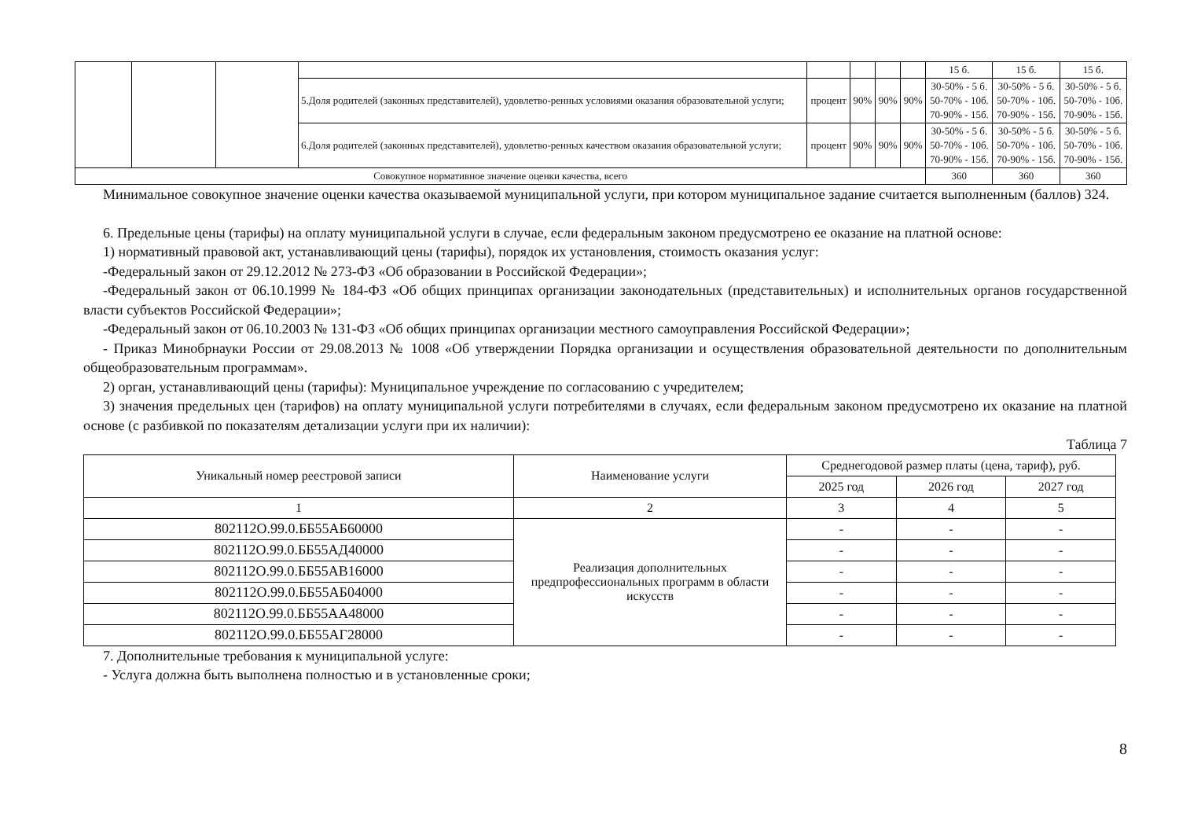| | | | | | | | | 15 б. | 15 б. | 15 б. |
| | | | 5.Доля родителей (законных представителей), удовлетво-ренных условиями оказания образовательной услуги; | процент | 90% | 90% | 90% | 30-50% - 5 б. 50-70% - 10б. 70-90% - 15б. | 30-50% - 5 б. 50-70% - 10б. 70-90% - 15б. | 30-50% - 5 б. 50-70% - 10б. 70-90% - 15б. |
| | | | 6.Доля родителей (законных представителей), удовлетво-ренных качеством оказания образовательной услуги; | процент | 90% | 90% | 90% | 30-50% - 5 б. 50-70% - 10б. 70-90% - 15б. | 30-50% - 5 б. 50-70% - 10б. 70-90% - 15б. | 30-50% - 5 б. 50-70% - 10б. 70-90% - 15б. |
| Совокупное нормативное значение оценки качества, всего | | | | | | | | 360 | 360 | 360 |
Минимальное совокупное значение оценки качества оказываемой муниципальной услуги, при котором муниципальное задание считается выполненным (баллов) 324.
6. Предельные цены (тарифы) на оплату муниципальной услуги в случае, если федеральным законом предусмотрено ее оказание на платной основе:
1) нормативный правовой акт, устанавливающий цены (тарифы), порядок их установления, стоимость оказания услуг:
-Федеральный закон от 29.12.2012 № 273-ФЗ «Об образовании в Российской Федерации»;
-Федеральный закон от 06.10.1999 № 184-ФЗ «Об общих принципах организации законодательных (представительных) и исполнительных органов государственной власти субъектов Российской Федерации»;
-Федеральный закон от 06.10.2003 № 131-ФЗ «Об общих принципах организации местного самоуправления Российской Федерации»;
- Приказ Минобрнауки России от 29.08.2013 № 1008 «Об утверждении Порядка организации и осуществления образовательной деятельности по дополнительным общеобразовательным программам».
2) орган, устанавливающий цены (тарифы): Муниципальное учреждение по согласованию с учредителем;
3) значения предельных цен (тарифов) на оплату муниципальной услуги потребителями в случаях, если федеральным законом предусмотрено их оказание на платной основе (с разбивкой по показателям детализации услуги при их наличии):
Таблица 7
| Уникальный номер реестровой записи | Наименование услуги | Среднегодовой размер платы (цена, тариф), руб. | | |
| | | 2025 год | 2026 год | 2027 год |
| 1 | 2 | 3 | 4 | 5 |
| 802112О.99.0.ББ55АБ60000 | Реализация дополнительных предпрофессиональных программ в области искусств | - | - | - |
| 802112О.99.0.ББ55АД40000 | | - | - | - |
| 802112О.99.0.ББ55АВ16000 | | - | - | - |
| 802112О.99.0.ББ55АБ04000 | | - | - | - |
| 802112О.99.0.ББ55АА48000 | | - | - | - |
| 802112О.99.0.ББ55АГ28000 | | - | - | - |
7. Дополнительные требования к муниципальной услуге:
- Услуга должна быть выполнена полностью и в установленные сроки;
8